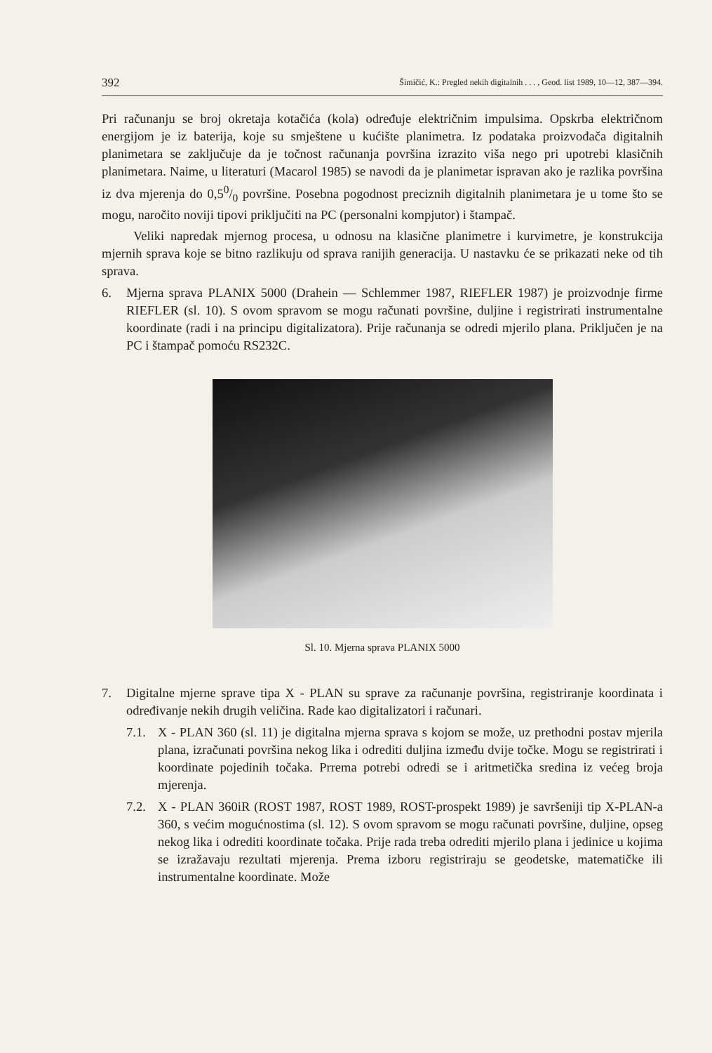392 Šimičić, K.: Pregled nekih digitalnih . . . , Geod. list 1989, 10—12, 387—394.
Pri računanju se broj okretaja kotačića (kola) određuje električnim impulsima. Opskrba električnom energijom je iz baterija, koje su smještene u kućište planimetra. Iz podataka proizvođača digitalnih planimetara se zaključuje da je točnost računanja površina izrazito viša nego pri upotrebi klasičnih planimetara. Naime, u literaturi (Macarol 1985) se navodi da je planimetar ispravan ako je razlika površina iz dva mjerenja do 0,50/0 površine. Posebna pogodnost preciznih digitalnih planimetara je u tome što se mogu, naročito noviji tipovi priključiti na PC (personalni kompjutor) i štampač.
Veliki napredak mjernog procesa, u odnosu na klasične planimetre i kurvimetre, je konstrukcija mjernih sprava koje se bitno razlikuju od sprava ranijih generacija. U nastavku će se prikazati neke od tih sprava.
6. Mjerna sprava PLANIX 5000 (Drahein — Schlemmer 1987, RIEFLER 1987) je proizvodnje firme RIEFLER (sl. 10). S ovom spravom se mogu računati površine, duljine i registrirati instrumentalne koordinate (radi i na principu digitalizatora). Prije računanja se odredi mjerilo plana. Priključen je na PC i štampač pomoću RS232C.
Sl. 10. Mjerna sprava PLANIX 5000
7. Digitalne mjerne sprave tipa X - PLAN su sprave za računanje površina, registriranje koordinata i određivanje nekih drugih veličina. Rade kao digitalizatori i računari.
7.1. X - PLAN 360 (sl. 11) je digitalna mjerna sprava s kojom se može, uz prethodni postav mjerila plana, izračunati površina nekog lika i odrediti duljina između dvije točke. Mogu se registrirati i koordinate pojedinih točaka. Prrema potrebi odredi se i aritmetička sredina iz većeg broja mjerenja.
7.2. X - PLAN 360iR (ROST 1987, ROST 1989, ROST-prospekt 1989) je savršeniji tip X-PLAN-a 360, s većim mogućnostima (sl. 12). S ovom spravom se mogu računati površine, duljine, opseg nekog lika i odrediti koordinate točaka. Prije rada treba odrediti mjerilo plana i jedinice u kojima se izražavaju rezultati mjerenja. Prema izboru registriraju se geodetske, matematičke ili instrumentalne koordinate. Može